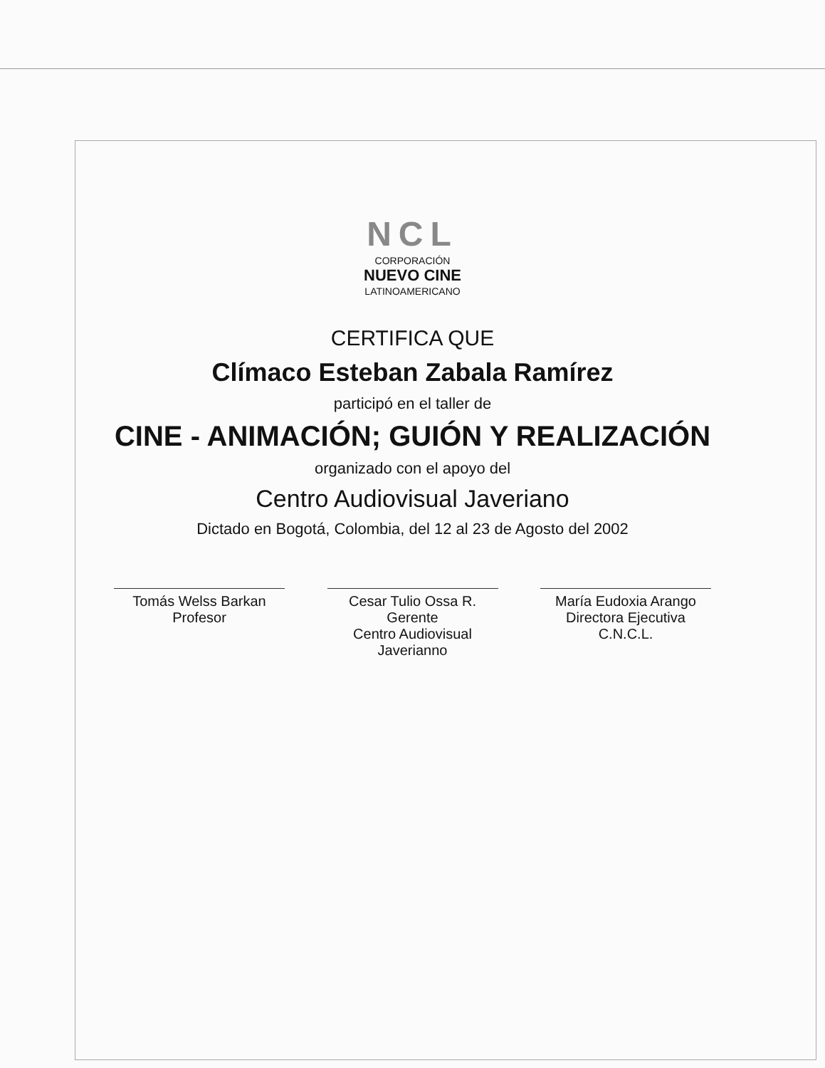NCL
CORPORACIÓN
NUEVO CINE
LATINOAMERICANO
CERTIFICA QUE
Clímaco Esteban Zabala Ramírez
participó en el taller de
CINE - ANIMACIÓN; GUIÓN Y REALIZACIÓN
organizado con el apoyo del
Centro Audiovisual Javeriano
Dictado en Bogotá, Colombia, del 12 al 23 de Agosto del 2002
Tomás Welss Barkan
Profesor
Cesar Tulio Ossa R.
Gerente
Centro Audiovisual Javerianno
María Eudoxia Arango
Directora Ejecutiva
C.N.C.L.